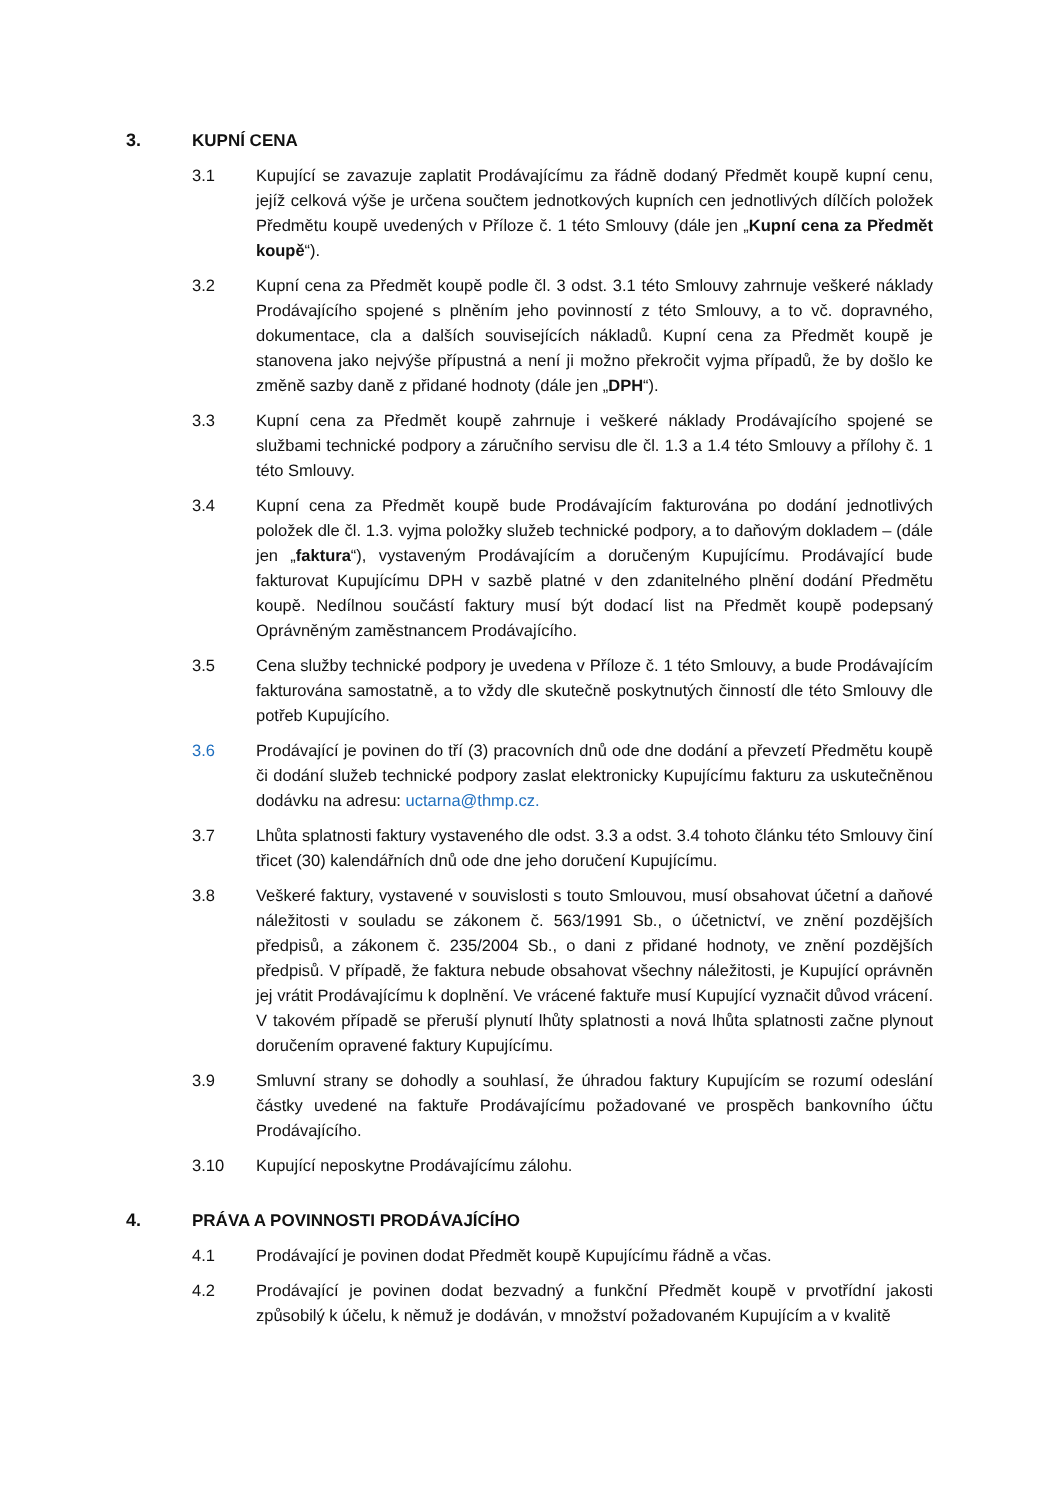3. KUPNÍ CENA
3.1 Kupující se zavazuje zaplatit Prodávajícímu za řádně dodaný Předmět koupě kupní cenu, jejíž celková výše je určena součtem jednotkových kupních cen jednotlivých dílčích položek Předmětu koupě uvedených v Příloze č. 1 této Smlouvy (dále jen „Kupní cena za Předmět koupě“).
3.2 Kupní cena za Předmět koupě podle čl. 3 odst. 3.1 této Smlouvy zahrnuje veškeré náklady Prodávajícího spojené s plněním jeho povinností z této Smlouvy, a to vč. dopravného, dokumentace, cla a dalších souvisejících nákladů. Kupní cena za Předmět koupě je stanovena jako nejvýše přípustná a není ji možno překročit vyjma případů, že by došlo ke změně sazby daně z přidané hodnoty (dále jen „DPH“).
3.3 Kupní cena za Předmět koupě zahrnuje i veškeré náklady Prodávajícího spojené se službami technické podpory a záručního servisu dle čl. 1.3 a 1.4 této Smlouvy a přílohy č. 1 této Smlouvy.
3.4 Kupní cena za Předmět koupě bude Prodávajícím fakturována po dodání jednotlivých položek dle čl. 1.3. vyjma položky služeb technické podpory, a to daňovým dokladem – (dále jen „faktura“), vystaveným Prodávajícím a doručeným Kupujícímu. Prodávající bude fakturovat Kupujícímu DPH v sazbě platné v den zdanitelného plnění dodání Předmětu koupě. Nedílnou součástí faktury musí být dodací list na Předmět koupě podepsaný Oprávněným zaměstnancem Prodávajícího.
3.5 Cena služby technické podpory je uvedena v Příloze č. 1 této Smlouvy, a bude Prodávajícím fakturována samostatně, a to vždy dle skutečně poskytnutých činností dle této Smlouvy dle potřeb Kupujícího.
3.6 Prodávající je povinen do tří (3) pracovních dnů ode dne dodání a převzetí Předmětu koupě či dodání služeb technické podpory zaslat elektronicky Kupujícímu fakturu za uskutečněnou dodávku na adresu: uctarna@thmp.cz.
3.7 Lhůta splatnosti faktury vystaveného dle odst. 3.3 a odst. 3.4 tohoto článku této Smlouvy činí třicet (30) kalendářních dnů ode dne jeho doručení Kupujícímu.
3.8 Veškeré faktury, vystavené v souvislosti s touto Smlouvou, musí obsahovat účetní a daňové náležitosti v souladu se zákonem č. 563/1991 Sb., o účetnictví, ve znění pozdějších předpisů, a zákonem č. 235/2004 Sb., o dani z přidané hodnoty, ve znění pozdějších předpisů. V případě, že faktura nebude obsahovat všechny náležitosti, je Kupující oprávněn jej vrátit Prodávajícímu k doplnění. Ve vrácené faktuře musí Kupující vyznačit důvod vrácení. V takovém případě se přeruší plynutí lhůty splatnosti a nová lhůta splatnosti začne plynout doručením opravené faktury Kupujícímu.
3.9 Smluvní strany se dohodly a souhlasí, že úhradou faktury Kupujícím se rozumí odeslání částky uvedené na faktuře Prodávajícímu požadované ve prospěch bankovního účtu Prodávajícího.
3.10 Kupující neposkytne Prodávajícímu zálohu.
4. PRÁVA A POVINNOSTI PRODÁVAJÍCÍHO
4.1 Prodávající je povinen dodat Předmět koupě Kupujícímu řádně a včas.
4.2 Prodávající je povinen dodat bezvadný a funkční Předmět koupě v prvotřídní jakosti způsobilý k účelu, k němuž je dodáván, v množství požadovaném Kupujícím a v kvalitě